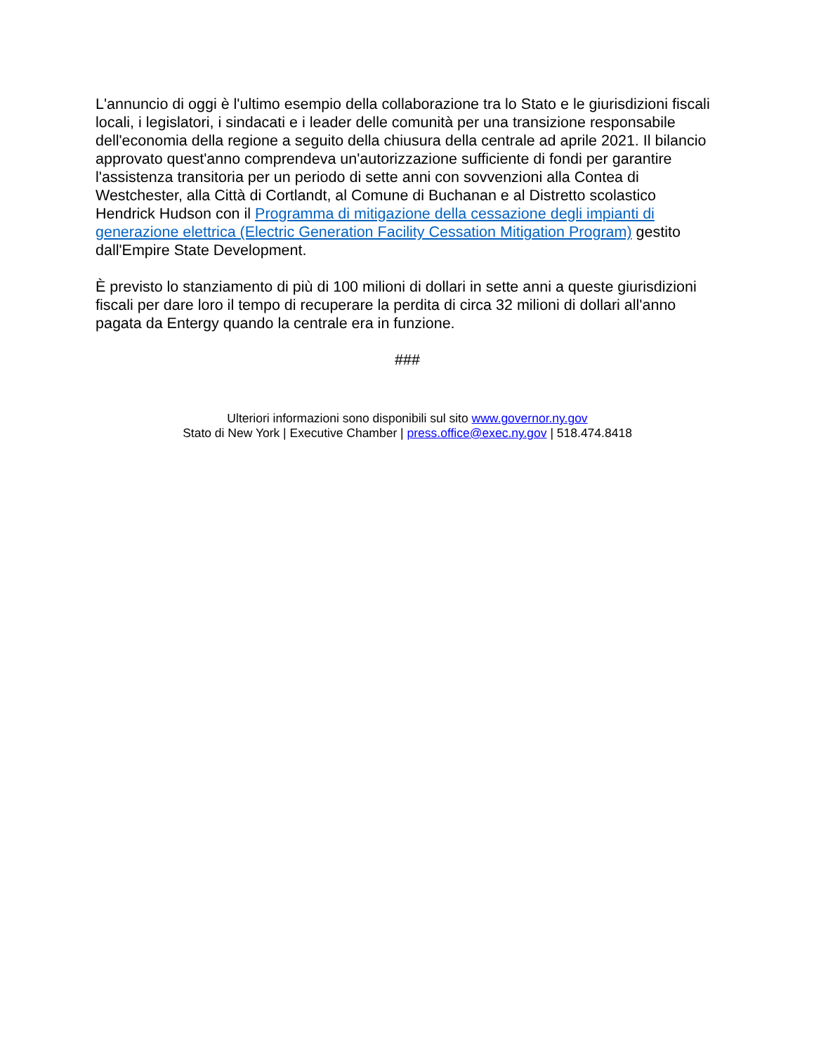L'annuncio di oggi è l'ultimo esempio della collaborazione tra lo Stato e le giurisdizioni fiscali locali, i legislatori, i sindacati e i leader delle comunità per una transizione responsabile dell'economia della regione a seguito della chiusura della centrale ad aprile 2021. Il bilancio approvato quest'anno comprendeva un'autorizzazione sufficiente di fondi per garantire l'assistenza transitoria per un periodo di sette anni con sovvenzioni alla Contea di Westchester, alla Città di Cortlandt, al Comune di Buchanan e al Distretto scolastico Hendrick Hudson con il Programma di mitigazione della cessazione degli impianti di generazione elettrica (Electric Generation Facility Cessation Mitigation Program) gestito dall'Empire State Development.
È previsto lo stanziamento di più di 100 milioni di dollari in sette anni a queste giurisdizioni fiscali per dare loro il tempo di recuperare la perdita di circa 32 milioni di dollari all'anno pagata da Entergy quando la centrale era in funzione.
###
Ulteriori informazioni sono disponibili sul sito www.governor.ny.gov
Stato di New York | Executive Chamber | press.office@exec.ny.gov | 518.474.8418